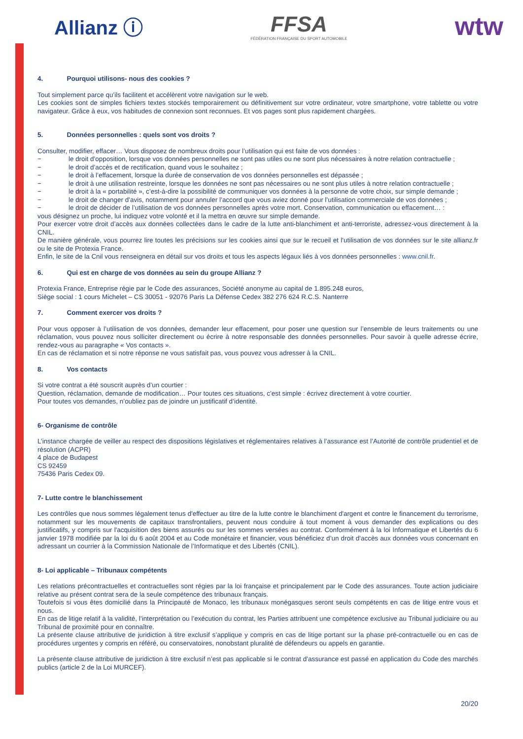Allianz ⓘ
FFSA
FÉDÉRATION FRANÇAISE DU SPORT AUTOMOBILE
wtw
4. Pourquoi utilisons- nous des cookies ?
Tout simplement parce qu’ils facilitent et accélèrent votre navigation sur le web.
Les cookies sont de simples fichiers textes stockés temporairement ou définitivement sur votre ordinateur, votre smartphone, votre tablette ou votre navigateur. Grâce à eux, vos habitudes de connexion sont reconnues. Et vos pages sont plus rapidement chargées.
5. Données personnelles : quels sont vos droits ?
Consulter, modifier, effacer… Vous disposez de nombreux droits pour l’utilisation qui est faite de vos données :
− le droit d’opposition, lorsque vos données personnelles ne sont pas utiles ou ne sont plus nécessaires à notre relation contractuelle ;
− le droit d’accès et de rectification, quand vous le souhaitez ;
− le droit à l’effacement, lorsque la durée de conservation de vos données personnelles est dépassée ;
− le droit à une utilisation restreinte, lorsque les données ne sont pas nécessaires ou ne sont plus utiles à notre relation contractuelle ;
− le droit à la « portabilité », c’est-à-dire la possibilité de communiquer vos données à la personne de votre choix, sur simple demande ;
− le droit de changer d’avis, notamment pour annuler l’accord que vous aviez donné pour l’utilisation commerciale de vos données ;
− le droit de décider de l’utilisation de vos données personnelles après votre mort. Conservation, communication ou effacement… :
vous désignez un proche, lui indiquez votre volonté et il la mettra en œuvre sur simple demande.
Pour exercer votre droit d’accès aux données collectées dans le cadre de la lutte anti-blanchiment et anti-terroriste, adressez-vous directement à la CNIL.
De manière générale, vous pourrez lire toutes les précisions sur les cookies ainsi que sur le recueil et l’utilisation de vos données sur le site allianz.fr ou le site de Protexia France.
Enfin, le site de la Cnil vous renseignera en détail sur vos droits et tous les aspects légaux liés à vos données personnelles : www.cnil.fr.
6. Qui est en charge de vos données au sein du groupe Allianz ?
Protexia France, Entreprise régie par le Code des assurances, Société anonyme au capital de 1.895.248 euros,
Siège social : 1 cours Michelet – CS 30051 - 92076 Paris La Défense Cedex 382 276 624 R.C.S. Nanterre
7. Comment exercer vos droits ?
Pour vous opposer à l’utilisation de vos données, demander leur effacement, pour poser une question sur l’ensemble de leurs traitements ou une réclamation, vous pouvez nous solliciter directement ou écrire à notre responsable des données personnelles. Pour savoir à quelle adresse écrire, rendez-vous au paragraphe « Vos contacts ».
En cas de réclamation et si notre réponse ne vous satisfait pas, vous pouvez vous adresser à la CNIL.
8. Vos contacts
Si votre contrat a été souscrit auprès d’un courtier :
Question, réclamation, demande de modification… Pour toutes ces situations, c’est simple : écrivez directement à votre courtier.
Pour toutes vos demandes, n’oubliez pas de joindre un justificatif d’identité.
6- Organisme de contrôle
L’instance chargée de veiller au respect des dispositions législatives et réglementaires relatives à l’assurance est l’Autorité de contrôle prudentiel et de résolution (ACPR)
4 place de Budapest
CS 92459
75436 Paris Cedex 09.
7- Lutte contre le blanchissement
Les contrôles que nous sommes légalement tenus d'effectuer au titre de la lutte contre le blanchiment d'argent et contre le financement du terrorisme, notamment sur les mouvements de capitaux transfrontaliers, peuvent nous conduire à tout moment à vous demander des explications ou des justificatifs, y compris sur l'acquisition des biens assurés ou sur les sommes versées au contrat. Conformément à la loi Informatique et Libertés du 6 janvier 1978 modifiée par la loi du 6 août 2004 et au Code monétaire et financier, vous bénéficiez d’un droit d’accès aux données vous concernant en adressant un courrier à la Commission Nationale de l’Informatique et des Libertés (CNIL).
8- Loi applicable – Tribunaux compétents
Les relations précontractuelles et contractuelles sont régies par la loi française et principalement par le Code des assurances. Toute action judiciaire relative au présent contrat sera de la seule compétence des tribunaux français.
Toutefois si vous êtes domicilié dans la Principauté de Monaco, les tribunaux monégasques seront seuls compétents en cas de litige entre vous et nous.
En cas de litige relatif à la validité, l’interprétation ou l’exécution du contrat, les Parties attribuent une compétence exclusive au Tribunal judiciaire ou au Tribunal de proximité pour en connaître.
La présente clause attributive de juridiction à titre exclusif s’applique y compris en cas de litige portant sur la phase pré-contractuelle ou en cas de procédures urgentes y compris en référé, ou conservatoires, nonobstant pluralité de défendeurs ou appels en garantie.
La présente clause attributive de juridiction à titre exclusif n’est pas applicable si le contrat d’assurance est passé en application du Code des marchés publics (article 2 de la Loi MURCEF).
20/20